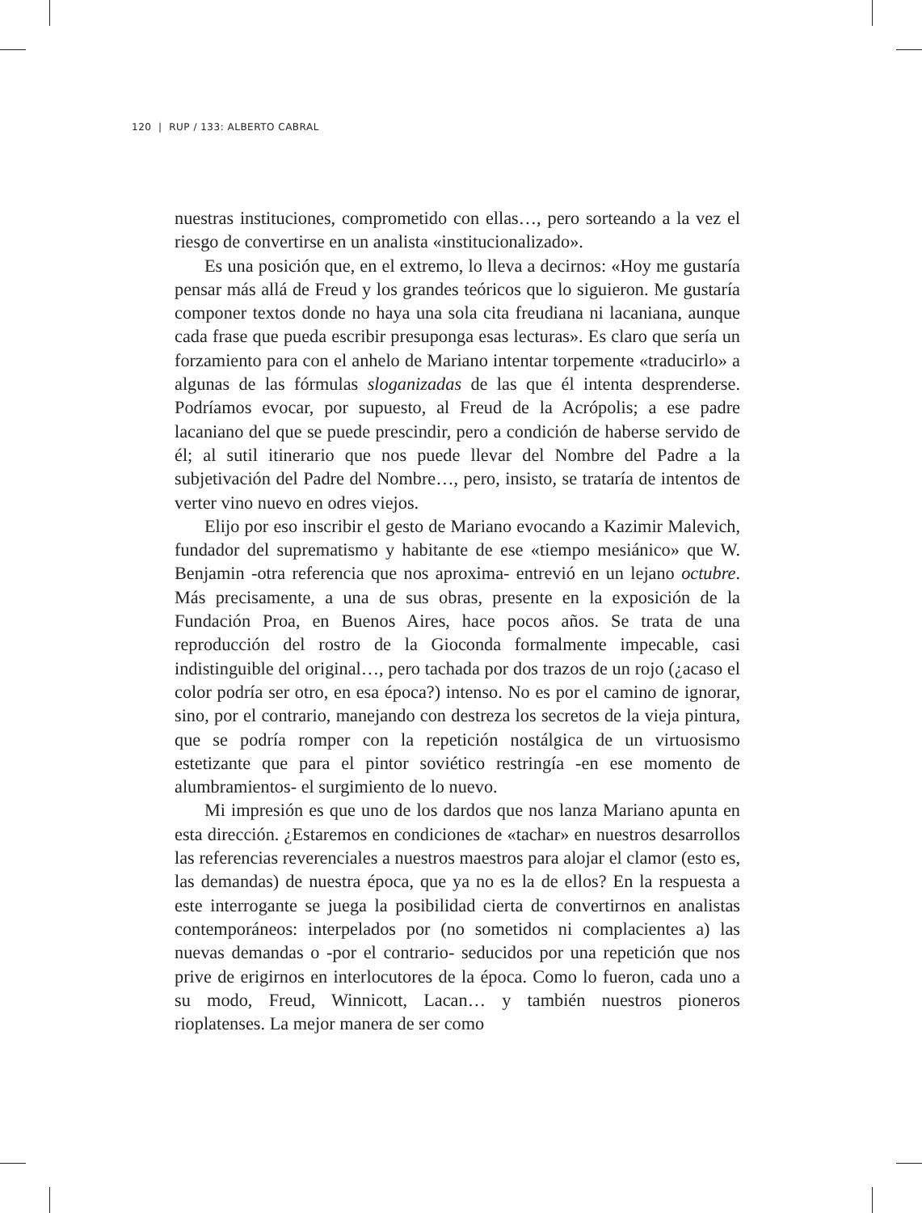120 | RUP / 133: ALBERTO CABRAL
nuestras instituciones, comprometido con ellas…, pero sorteando a la vez el riesgo de convertirse en un analista «institucionalizado».
Es una posición que, en el extremo, lo lleva a decirnos: «Hoy me gustaría pensar más allá de Freud y los grandes teóricos que lo siguieron. Me gustaría componer textos donde no haya una sola cita freudiana ni lacaniana, aunque cada frase que pueda escribir presuponga esas lecturas». Es claro que sería un forzamiento para con el anhelo de Mariano intentar torpemente «traducirlo» a algunas de las fórmulas sloganizadas de las que él intenta desprenderse. Podríamos evocar, por supuesto, al Freud de la Acrópolis; a ese padre lacaniano del que se puede prescindir, pero a condición de haberse servido de él; al sutil itinerario que nos puede llevar del Nombre del Padre a la subjetivación del Padre del Nombre…, pero, insisto, se trataría de intentos de verter vino nuevo en odres viejos.
Elijo por eso inscribir el gesto de Mariano evocando a Kazimir Malevich, fundador del suprematismo y habitante de ese «tiempo mesiánico» que W. Benjamin -otra referencia que nos aproxima- entrevió en un lejano octubre. Más precisamente, a una de sus obras, presente en la exposición de la Fundación Proa, en Buenos Aires, hace pocos años. Se trata de una reproducción del rostro de la Gioconda formalmente impecable, casi indistinguible del original…, pero tachada por dos trazos de un rojo (¿acaso el color podría ser otro, en esa época?) intenso. No es por el camino de ignorar, sino, por el contrario, manejando con destreza los secretos de la vieja pintura, que se podría romper con la repetición nostálgica de un virtuosismo estetizante que para el pintor soviético restringía -en ese momento de alumbramientos- el surgimiento de lo nuevo.
Mi impresión es que uno de los dardos que nos lanza Mariano apunta en esta dirección. ¿Estaremos en condiciones de «tachar» en nuestros desarrollos las referencias reverenciales a nuestros maestros para alojar el clamor (esto es, las demandas) de nuestra época, que ya no es la de ellos? En la respuesta a este interrogante se juega la posibilidad cierta de convertirnos en analistas contemporáneos: interpelados por (no sometidos ni complacientes a) las nuevas demandas o -por el contrario- seducidos por una repetición que nos prive de erigirnos en interlocutores de la época. Como lo fueron, cada uno a su modo, Freud, Winnicott, Lacan… y también nuestros pioneros rioplatenses. La mejor manera de ser como